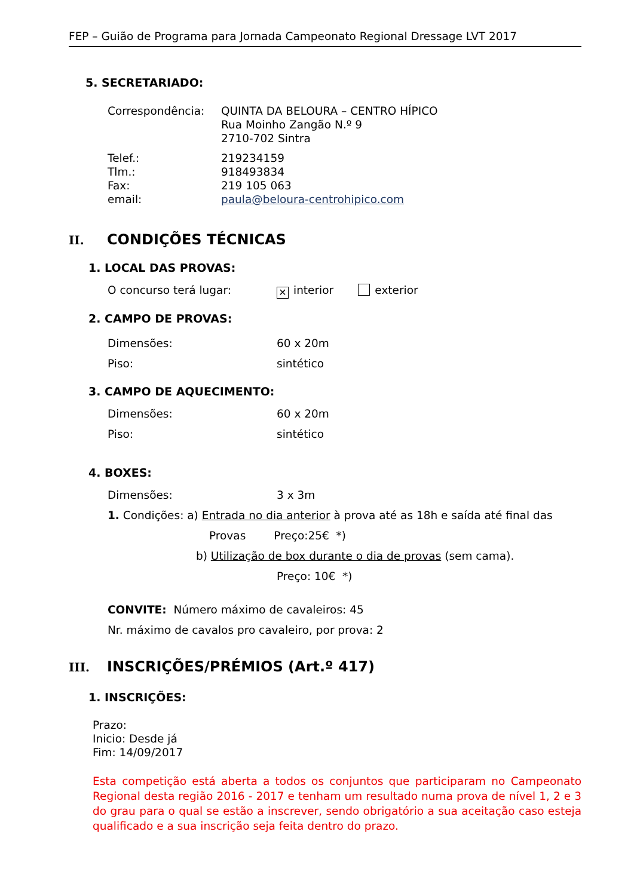FEP – Guião de Programa para Jornada Campeonato Regional Dressage LVT 2017
5. SECRETARIADO:
Correspondência: QUINTA DA BELOURA – CENTRO HÍPICO
Rua Moinho Zangão N.º 9
2710-702 Sintra
Telef.:
Tlm.:
Fax:
email:
219234159
918493834
219 105 063
paula@beloura-centrohipico.com
II. CONDIÇÕES TÉCNICAS
1. LOCAL DAS PROVAS:
O concurso terá lugar:
✕ interior exterior
2. CAMPO DE PROVAS:
Dimensões: 60 x 20m
Piso: sintético
3. CAMPO DE AQUECIMENTO:
Dimensões: 60 x 20m
Piso: sintético
4. BOXES:
Dimensões: 3 x 3m
1. Condições: a) Entrada no dia anterior à prova até as 18h e saída até final das
Provas Preço:25€ *)
b) Utilização de box durante o dia de provas (sem cama).
Preço: 10€ *)
CONVITE: Número máximo de cavaleiros: 45
Nr. máximo de cavalos pro cavaleiro, por prova: 2
III. INSCRIÇÕES/PRÉMIOS (Art.º 417)
1. INSCRIÇÕES:
Prazo:
Inicio: Desde já
Fim: 14/09/2017
Esta competição está aberta a todos os conjuntos que participaram no Campeonato Regional desta região 2016 - 2017 e tenham um resultado numa prova de nível 1, 2 e 3 do grau para o qual se estão a inscrever, sendo obrigatório a sua aceitação caso esteja qualificado e a sua inscrição seja feita dentro do prazo.